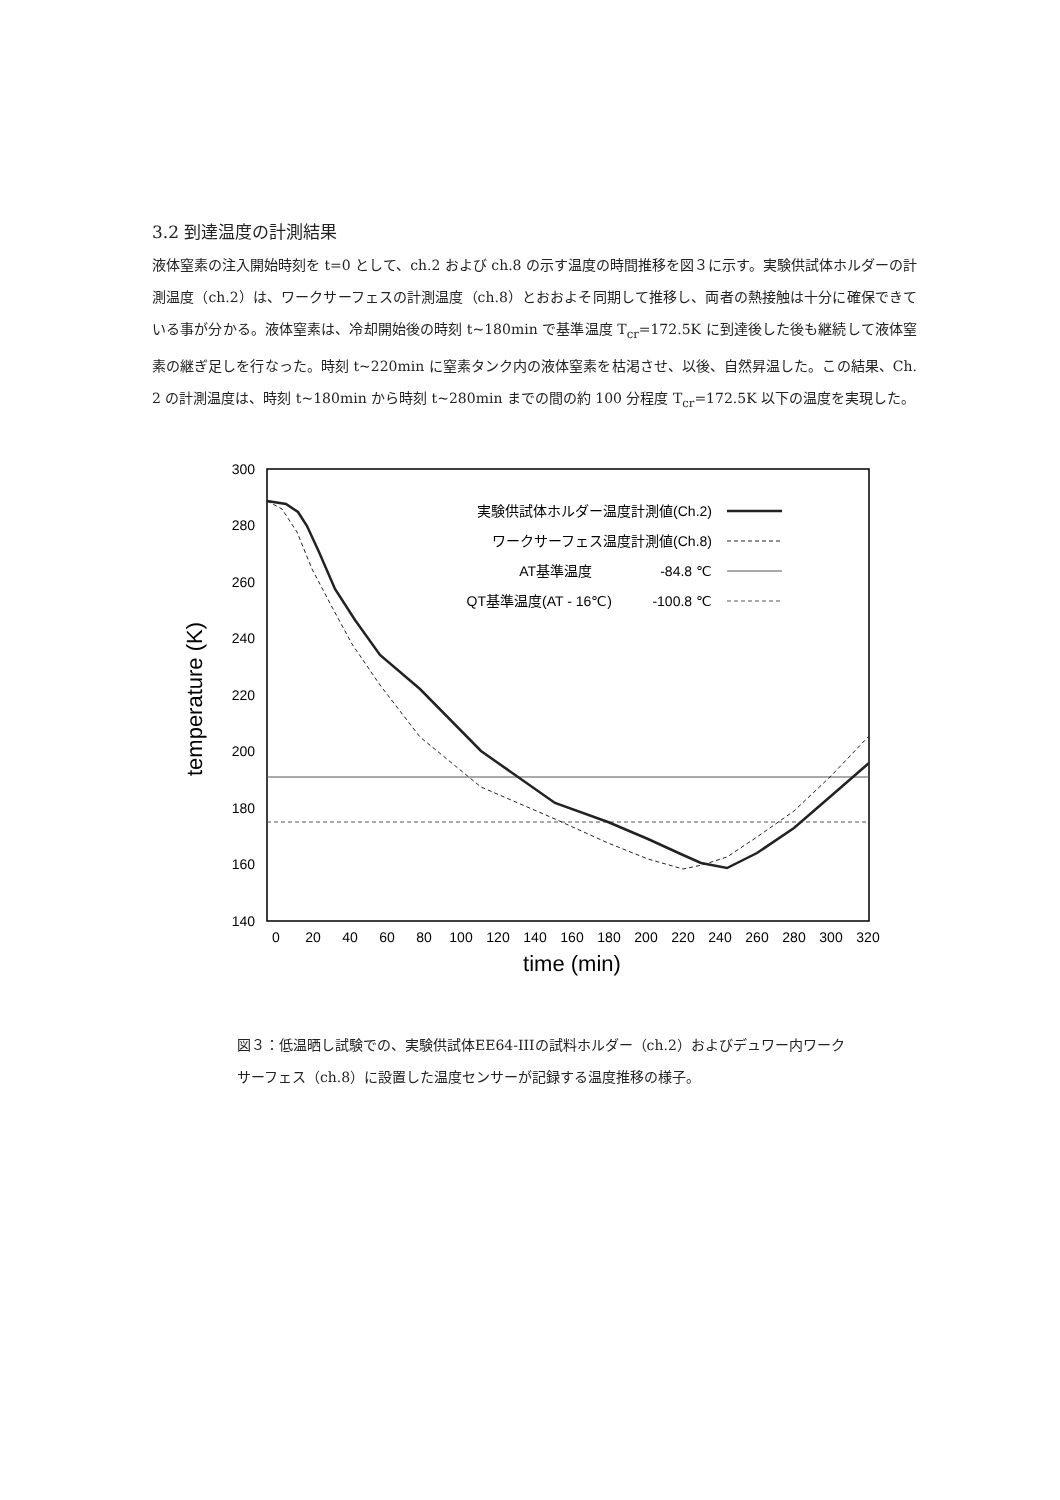3.2 到達温度の計測結果
液体窒素の注入開始時刻を t=0 として、ch.2 および ch.8 の示す温度の時間推移を図３に示す。実験供試体ホルダーの計測温度（ch.2）は、ワークサーフェスの計測温度（ch.8）とおおよそ同期して推移し、両者の熱接触は十分に確保できている事が分かる。液体窒素は、冷却開始後の時刻 t~180min で基準温度 T<sub>cr</sub>=172.5K に到達後した後も継続して液体窒素の継ぎ足しを行なった。時刻 t~220min に窒素タンク内の液体窒素を枯渇させ、以後、自然昇温した。この結果、Ch. 2 の計測温度は、時刻 t~180min から時刻 t~280min までの間の約 100 分程度 T<sub>cr</sub>=172.5K 以下の温度を実現した。
300
280
260
240
220
200
180
160
140
0
20
40
60
80
100
120
140
160
180
200
220
240
260
280
300
320
time (min)
temperature (K)
実験供試体ホルダー温度計測値(Ch.2)
ワークサーフェス温度計測値(Ch.8)
AT基準温度
-84.8 ℃
QT基準温度(AT - 16℃)
-100.8 ℃
図３：低温晒し試験での、実験供試体EE64-IIIの試料ホルダー（ch.2）およびデュワー内ワークサーフェス（ch.8）に設置した温度センサーが記録する温度推移の様子。